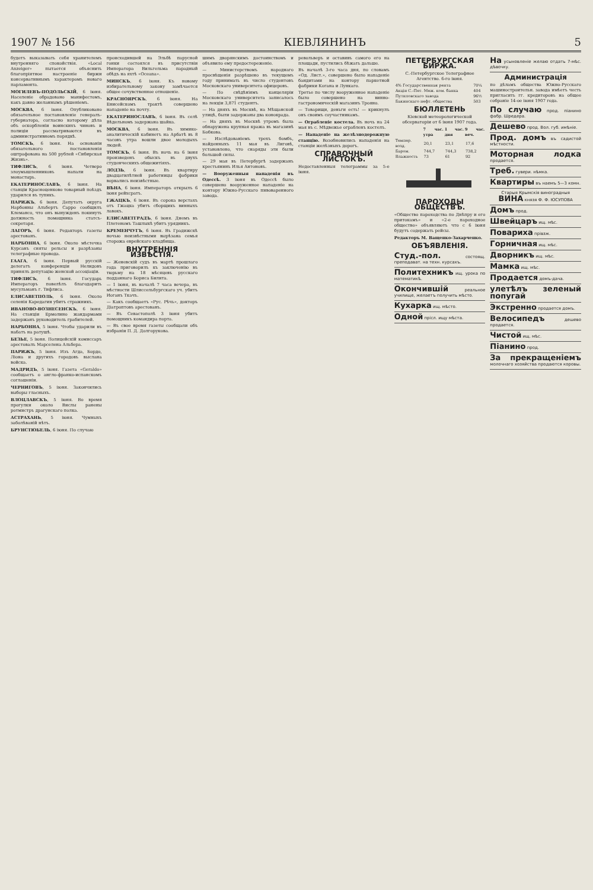1907 № 156 КІЕВЛЯНИНЪ 5
будетъ выказывать себя хранителемъ внутренняго спокойствія. «Local Anzeiger» пытается объяснить благопріятное настроеніе биржи консервативнымъ характеромъ новаго парламента.
МОГИЛЕВЪ-ПОДОЛЬСКІЙ, 6 іюня. Населеніе обрадовано манифестомъ, какъ давно желаннымъ рѣшеніемъ.
МОСКВА, 6 іюня. Опубликовано обязательное постановленіе генералъ-губернатора, согласно которому дѣла объ оскорбленіи воинскихъ чиновъ и полиціи рассматриваются въ административномъ порядкѣ.
ТОМСКЪ, 6 іюня. На основаніи обязательного постановленія оштрафована на 500 рублей «Сибирская Жизнь».
ТИФЛИСЪ, 6 іюня. Четверо злоумышленниковъ напали на монастырь.
ЕКАТЕРИНОСЛАВЪ, 6 іюня. На станціи Красноценково товарный поѣздъ ударился въ тупикъ.
ПАРИЖЪ, 6 іюня. Депутатъ округа Нарбонны Альбертъ Сарро сообщилъ Клемансо, что онъ вынужденъ покинуть должность помощника статсъ-секретаря.
ЛАГОРЪ, 6 іюня. Редакторъ газеты арестованъ.
НАРБОННА, 6 іюня. Около мѣстечка Курсанъ сняты рельсы и разрѣзаны телеграфные провода.
ГААГА, 6 іюня. Первый русскій делегатъ конференціи Нелидовъ принялъ депутацію женской ассоціаціи.
ТИФЛИСЪ, 6 іюня. Государь Императоръ повелѣлъ благодарить мусульманъ г. Тифлиса.
ЕЛИСАВЕТПОЛЬ, 6 іюня. Около селенія Каредагин убитъ стражникъ.
ИВАНОВО-ВОЗНЕСЕНСКЪ, 6 іюня. На станціи Ермолино жандармами задержанъ руководитель грабителей.
НАРБОННА, 5 іюня. Чтобы ударили въ набатъ на ратушѣ.
БЕЗЬЕ, 5 іюня. Полицейскій комиссаръ арестовалъ Марселена Альбера.
ПАРИЖЪ, 5 іюня. Изъ Агда, Бордо, Ліона и другихъ городовъ выслана войска.
МАДРИДЪ, 5 іюня. Газета «Geraldo» сообщаетъ о англо-франко-испанскомъ соглашеніи.
ЧЕРНИГОВЪ, 5 іюня. Закончились выборы гласныхъ.
ВЛОЦЛАВСКЪ, 5 іюня. Во время прогулки около Вислы ранены ротмистръ драгунскаго полка.
АСТРАХАНЬ, 5 іюня. Чумныхъ заболѣваній нѣтъ.
БРУНСТЮБЕЛЬ, 6 іюня. По случаю
происходившей на Эльбѣ парусной гонки состоялся въ присутствіи Императора Вильгельма парадный обѣдъ на яхтѣ «Oceana».
МИНСКЪ, 6 іюня. Къ новому избирательному закону замѣчается общее сочувственное отношеніе.
КРАСНОЯРСКЪ, 6 іюня. На Енисейскомъ трактѣ совершено нападеніе на почту.
ЕКАТЕРИНОСЛАВЪ, 6 іюня. Въ селѣ Вѣдельномъ задержана шайка.
МОСКВА, 6 іюня. Въ химико-аналитическій кабинетъ на Арбатѣ въ 8 часовъ утра вошли двое молодыхъ людей.
ТОМСКЪ, 6 іюня. Въ ночь на 6 іюня произведенъ обыскъ въ двухъ студенческихъ общежитіяхъ.
ЛОДЗЬ, 6 іюня. Въ квартиру двадцатилѣтней работницы фабрики ворвались неизвѣстные.
ВѢНА, 6 іюня. Императоръ открылъ 6 іюня рейхсратъ.
ГЖАЦКЪ, 6 іюня. Въ сорока верстахъ отъ Гжацка убитъ сборщикъ винныхъ лавокъ.
ЕЛИСАВЕТГРАДЪ, 6 іюня. Днемъ въ Плетеномъ Ташлыкѣ убитъ урядникъ.
КРЕМЕНЧУГЪ, 6 іюня. Въ Градижскѣ ночью неизвѣстными вырѣзана семья сторожа еврейскаго кладбища.
ВНУТРЕННІЯ ИЗВѢСТІЯ.
— Женевскій судъ въ мартѣ прошлаго года приговорилъ къ заключенію въ тюрьму на 18 мѣсяцевъ русскаго подданнаго Бориса Билита.
— 1 іюня, въ началѣ 7 часа вечера, въ мѣстности Шлиссельбургскаго уч. убитъ Иоганъ Ткачъ.
— Какъ сообщаетъ «Рус. Рѣчь», докторъ Діатроптовъ арестованъ.
— Въ Севастополѣ 3 іюня убитъ помощникъ командира порта.
— Въ свое время газеты сообщали объ избраніи П. Д. Долгорукова.
шимъ дворянскимъ достоинствомъ и объявило ему предостереженіе.
— Министерствомъ народнаго просвѣщенія разрѣшено въ текущемъ году принимать въ число студентовъ Московскаго университета офицеровъ.
— По свѣдѣніямъ канцеляріи Московскаго университета записалось на лекціи 3,871 студентъ.
— На дняхъ въ Москвѣ, на Мѣщанской улицѣ, были задержаны два конокрада.
— На дняхъ въ Москвѣ утромъ была обнаружена крупная кража въ магазинѣ Бобкова.
— Изслѣдованіемъ трехъ бомбъ, найденныхъ 11 мая въ Лиговѣ, установлено, что снаряды эти были большой силы.
— 29 мая въ Петербургѣ задержанъ крестьянинъ Илья Антоновъ.
— Вооруженныя нападенія въ Одессѣ. 3 іюня въ Одессѣ было совершено вооруженное нападеніе на контору Южно-Русскаго пивоваренного завода.
револьверъ и оставивъ самого его на площади, пустились бѣжать дальше.
Въ началѣ 3-го часа дня, по словамъ «Од. Лист.», совершено было нападеніе бандитами на контору паркетной фабрики Когана и Лункаго.
Третье по числу вооруженное нападеніе было совершено на винно-гастрономическій магазинъ Трояно.
— Товарищи, деньги есть! — крикнулъ онъ своимъ соучастникамъ.
— Ограбленіе костела. Въ ночь на 24 мая въ с. Мѣдвежье ограбленъ костелъ.
— Нападеніе на желѣзнодорожную станцію. Возобновились нападенія на станціи желѣзныхъ дорогъ.
СПРАВОЧНЫЙ ЛИСТОКЪ.
Недоставленныя телеграммы за 5-е іюня.
ПЕТЕРБУРГСКАЯ БИРЖА.
С.-Петербургское Телеграфное Агентство. 6-го іюня.
| 4% Государственная рента | 70¼ |
| Акціи С.-Пет. Меж. ком. банка | 404 |
| Путиловскаго завода | 96½ |
| Бакинскаго нефт. общества | 503 |
БЮЛЛЕТЕНЬ
Кіевской метеорологической обсерваторіи от 6 іюня 1907 года.
| | 7 час. утра | 1 час. дня | 9 час. веч. |
| --- | --- | --- | --- |
| Темпер. возд. | 20,1 | 23,1 | 17,6 |
| Баром. | 744,7 | 744,3 | 738,2 |
| Влажность | 73 | 61 | 92 |
ПАРОХОДЫ ОБЩЕСТВЪ.
«Общество пароходства по Днѣпру и его притокамъ» и «2-е пароходное общество» объявляютъ что с 6 іюня будутъ содержать рейсы.
Редакторъ М. Ващенко-Захарченко.
ОБЪЯВЛЕНІЯ.
Студ.-пол. состоящ. преподават. на техн. курсахъ.
Политехникъ ищ. урока по математикѣ.
Окончившій реальное училище, желаетъ получить мѣсто.
Кухарка ищ. мѣсто.
Одной прісл. ищу мѣста.
На усыновленіе желаю отдать 7-мѣс. дѣвочку.
Администрація
по дѣламъ общества Южно-Русскаго машиностроительн. завода имѣетъ честь пригласить гг. кредиторовъ на общее собраніе 14-ое іюня 1907 года.
По случаю прод. піанино фабр. Шредера.
Дешево прод. Вол. губ. имѣніе.
Прод. домъ въ садистой мѣстности.
Моторная лодка продается.
Треб. гувери. нѣмка.
Квартиры въ наемъ 5—3 комн.
Старыя Крымскія виноградныя ВИНА князя Ф. Ф. ЮСУПОВА
Домъ прод.
Швейцаръ ищ. мѣс.
Повариха прівзж.
Горничная ищ. мѣс.
Дворникъ ищ. мѣс.
Мамка ищ. мѣс.
Продается домъ-дача.
улетѣлъ зеленый попугай
Экстренно продается домъ.
Велосипедъ дешево продается.
Чистой ищ. мѣс.
Піанино прод.
За прекращеніемъ молочнаго хозяйства продаются коровы.